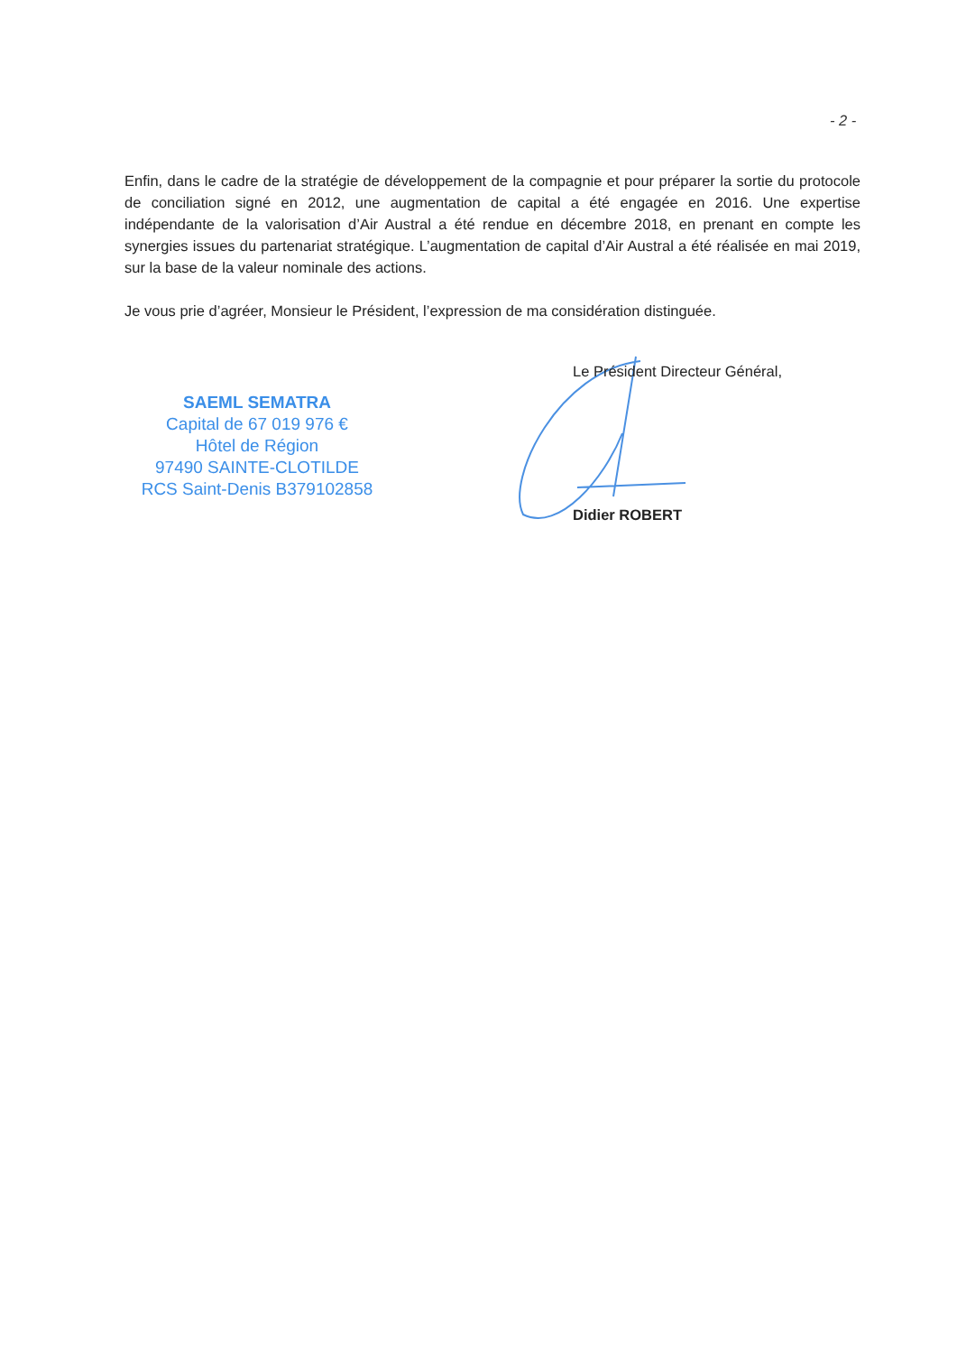- 2 -
Enfin, dans le cadre de la stratégie de développement de la compagnie et pour préparer la sortie du protocole de conciliation signé en 2012, une augmentation de capital a été engagée en 2016. Une expertise indépendante de la valorisation d’Air Austral a été rendue en décembre 2018, en prenant en compte les synergies issues du partenariat stratégique. L’augmentation de capital d’Air Austral a été réalisée en mai 2019, sur la base de la valeur nominale des actions.
Je vous prie d’agréer, Monsieur le Président, l’expression de ma considération distinguée.
SAEML SEMATRA
Capital de 67 019 976 €
Hôtel de Région
97490 SAINTE-CLOTILDE
RCS Saint-Denis B379102858
Le Président Directeur Général,
Didier ROBERT